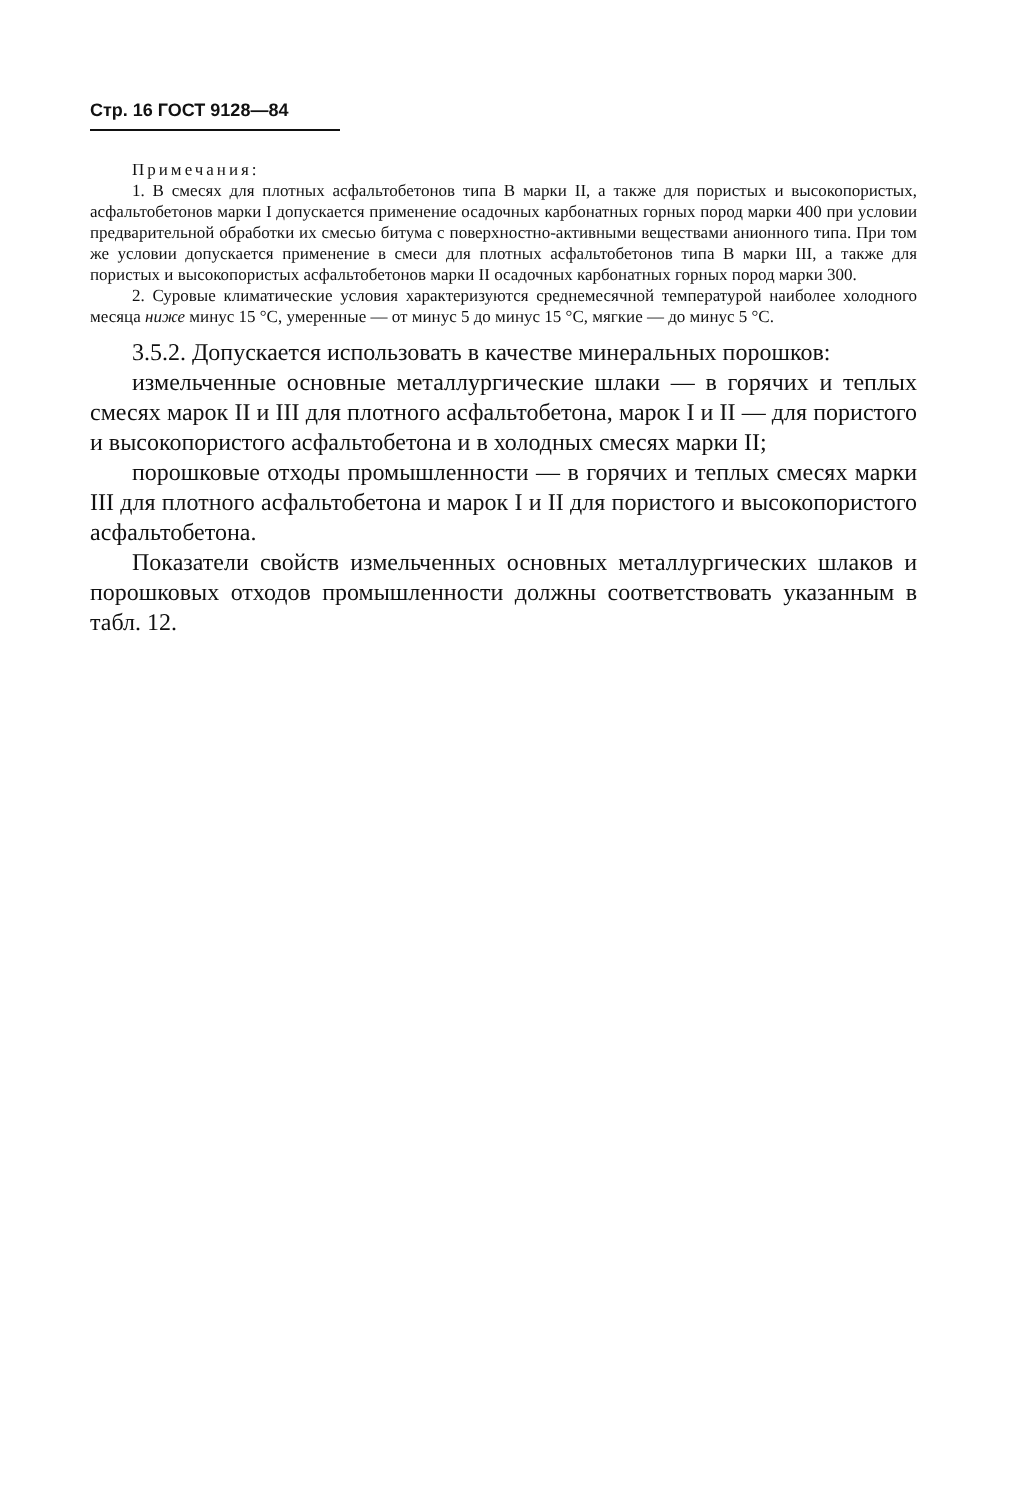Стр. 16 ГОСТ 9128—84
Примечания:
1. В смесях для плотных асфальтобетонов типа В марки II, а также для пористых и высокопористых, асфальтобетонов марки I допускается применение осадочных карбонатных горных пород марки 400 при условии предварительной обработки их смесью битума с поверхностно-активными веществами анионного типа. При том же условии допускается применение в смеси для плотных асфальтобетонов типа В марки III, а также для пористых и высокопористых асфальтобетонов марки II осадочных карбонатных горных пород марки 300.
2. Суровые климатические условия характеризуются среднемесячной температурой наиболее холодного месяца ниже минус 15 °С, умеренные — от минус 5 до минус 15 °С, мягкие — до минус 5 °С.
3.5.2. Допускается использовать в качестве минеральных порошков:
измельченные основные металлургические шлаки — в горячих и теплых смесях марок II и III для плотного асфальтобетона, марок I и II — для пористого и высокопористого асфальтобетона и в холодных смесях марки II;
порошковые отходы промышленности — в горячих и теплых смесях марки III для плотного асфальтобетона и марок I и II для пористого и высокопористого асфальтобетона.
Показатели свойств измельченных основных металлургических шлаков и порошковых отходов промышленности должны соответствовать указанным в табл. 12.